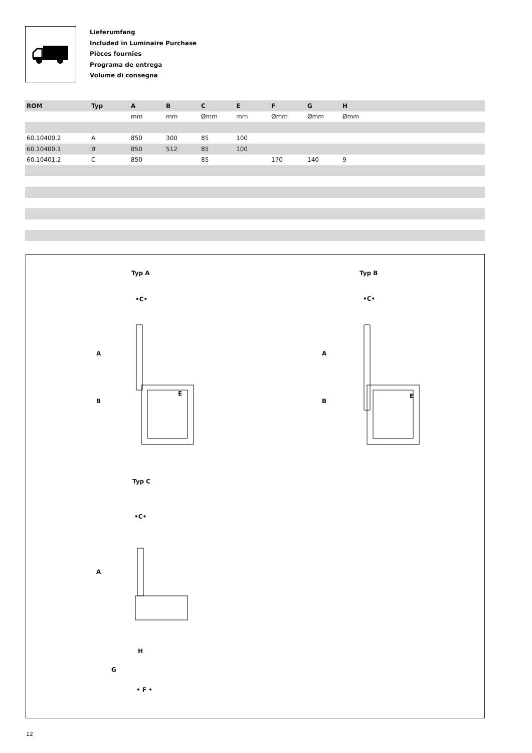Lieferumfang
Included in Luminaire Purchase
Pièces fournies
Programa de entrega
Volume di consegna
| ROM | Typ | A | B | C | E | F | G | H |
| --- | --- | --- | --- | --- | --- | --- | --- | --- |
| | | mm | mm | Ømm | mm | Ømm | Ømm | Ømm |
| 60.10400.2 | A | 850 | 300 | 85 | 100 | | | |
| 60.10400.1 | B | 850 | 512 | 85 | 100 | | | |
| 60.10401.2 | C | 850 | | 85 | | 170 | 140 | 9 |
Typ A Typ B
Typ C
•C• •C•
•C•
A
B
E
A
B
E
A
H
G
• F •
12